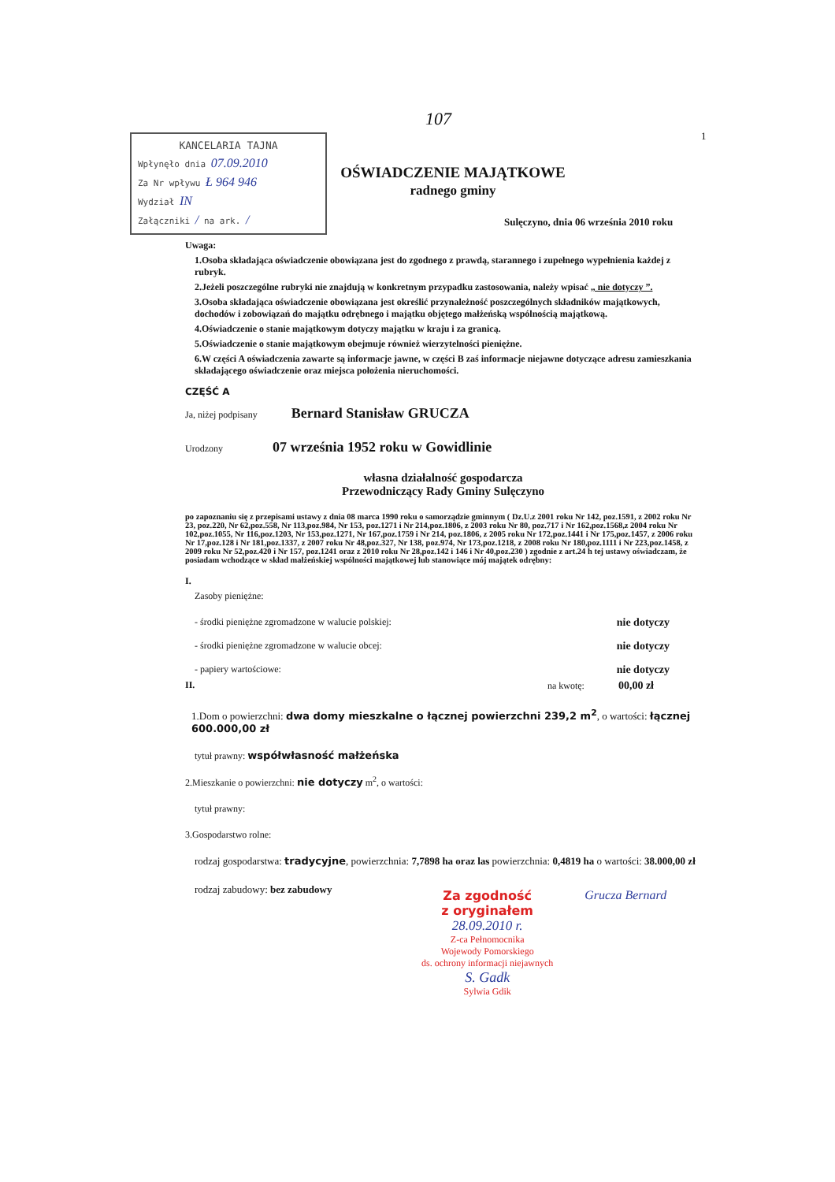107
1
KANCELARIA TAJNA
Wpłynęło dnia 07.09.2010
Za Nr wpływu Ł 964 946
Wydział IN
Załączniki / na ark. /
OŚWIADCZENIE MAJĄTKOWE
radnego gminy
Sulęczyno, dnia 06 września 2010 roku
Uwaga:
1.Osoba składająca oświadczenie obowiązana jest do zgodnego z prawdą, starannego i zupełnego wypełnienia każdej z rubryk.
2.Jeżeli poszczególne rubryki nie znajdują w konkretnym przypadku zastosowania, należy wpisać „ nie dotyczy ”.
3.Osoba składająca oświadczenie obowiązana jest określić przynależność poszczególnych składników majątkowych, dochodów i zobowiązań do majątku odrębnego i majątku objętego małżeńską wspólnością majątkową.
4.Oświadczenie o stanie majątkowym dotyczy majątku w kraju i za granicą.
5.Oświadczenie o stanie majątkowym obejmuje również wierzytelności pieniężne.
6.W części A oświadczenia zawarte są informacje jawne, w części B zaś informacje niejawne dotyczące adresu zamieszkania składającego oświadczenie oraz miejsca położenia nieruchomości.
CZĘŚĆ A
Ja, niżej podpisany Bernard Stanisław GRUCZA
Urodzony 07 września 1952 roku w Gowidlinie
własna działalność gospodarcza
Przewodniczący Rady Gminy Sulęczyno
po zapoznaniu się z przepisami ustawy z dnia 08 marca 1990 roku o samorządzie gminnym ( Dz.U.z 2001 roku Nr 142, poz.1591, z 2002 roku Nr 23, poz.220, Nr 62,poz.558, Nr 113,poz.984, Nr 153, poz.1271 i Nr 214,poz.1806, z 2003 roku Nr 80, poz.717 i Nr 162,poz.1568,z 2004 roku Nr 102,poz.1055, Nr 116,poz.1203, Nr 153,poz.1271, Nr 167,poz.1759 i Nr 214, poz.1806, z 2005 roku Nr 172,poz.1441 i Nr 175,poz.1457, z 2006 roku Nr 17,poz.128 i Nr 181,poz.1337, z 2007 roku Nr 48,poz.327, Nr 138, poz.974, Nr 173,poz.1218, z 2008 roku Nr 180,poz.1111 i Nr 223,poz.1458, z 2009 roku Nr 52,poz.420 i Nr 157, poz.1241 oraz z 2010 roku Nr 28,poz.142 i 146 i Nr 40,poz.230 ) zgodnie z art.24 h tej ustawy oświadczam, że posiadam wchodzące w skład małżeńskiej wspólności majątkowej lub stanowiące mój majątek odrębny:
I.
Zasoby pieniężne:
- środki pieniężne zgromadzone w walucie polskiej: nie dotyczy
- środki pieniężne zgromadzone w walucie obcej: nie dotyczy
- papiery wartościowe: nie dotyczy
II. na kwotę: 00,00 zł
1.Dom o powierzchni: dwa domy mieszkalne o łącznej powierzchni 239,2 m<sup>2</sup>, o wartości: łącznej 600.000,00 zł
tytuł prawny: współwłasność małżeńska
2.Mieszkanie o powierzchni: nie dotyczy m<sup>2</sup>, o wartości:
tytuł prawny:
3.Gospodarstwo rolne:
rodzaj gospodarstwa: tradycyjne, powierzchnia: 7,7898 ha oraz las powierzchnia: 0,4819 ha o wartości: 38.000,00 zł
rodzaj zabudowy: bez zabudowy
Za zgodność
z oryginałem
28.09.2010 r.
Z-ca Pełnomocnika
Wojewody Pomorskiego
ds. ochrony informacji niejawnych
S. Gadk
Sylwia Gdik
Grucza Bernard